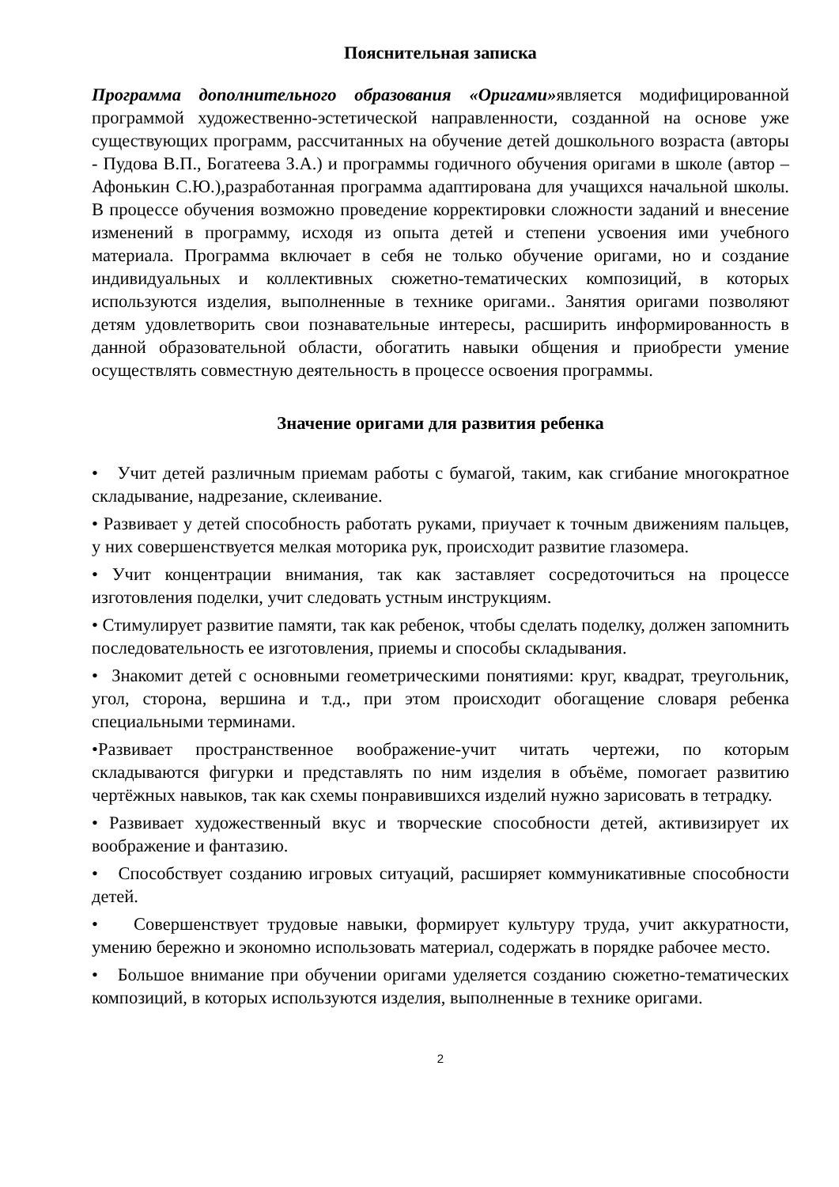Пояснительная записка
Программа дополнительного образования «Оригами»является модифицированной программой художественно-эстетической направленности, созданной на основе уже существующих программ, рассчитанных на обучение детей дошкольного возраста (авторы - Пудова В.П., Богатеева З.А.) и программы годичного обучения оригами в школе (автор – Афонькин С.Ю.),разработанная программа адаптирована для учащихся начальной школы. В процессе обучения возможно проведение корректировки сложности заданий и внесение изменений в программу, исходя из опыта детей и степени усвоения ими учебного материала. Программа включает в себя не только обучение оригами, но и создание индивидуальных и коллективных сюжетно-тематических композиций, в которых используются изделия, выполненные в технике оригами.. Занятия оригами позволяют детям удовлетворить свои познавательные интересы, расширить информированность в данной образовательной области, обогатить навыки общения и приобрести умение осуществлять совместную деятельность в процессе освоения программы.
Значение оригами для развития ребенка
• Учит детей различным приемам работы с бумагой, таким, как сгибание многократное складывание, надрезание, склеивание.
• Развивает у детей способность работать руками, приучает к точным движениям пальцев, у них совершенствуется мелкая моторика рук, происходит развитие глазомера.
• Учит концентрации внимания, так как заставляет сосредоточиться на процессе изготовления поделки, учит следовать устным инструкциям.
• Стимулирует развитие памяти, так как ребенок, чтобы сделать поделку, должен запомнить последовательность ее изготовления, приемы и способы складывания.
• Знакомит детей с основными геометрическими понятиями: круг, квадрат, треугольник, угол, сторона, вершина и т.д., при этом происходит обогащение словаря ребенка специальными терминами.
•Развивает пространственное воображение-учит читать чертежи, по которым складываются фигурки и представлять по ним изделия в объёме, помогает развитию чертёжных навыков, так как схемы понравившихся изделий нужно зарисовать в тетрадку.
• Развивает художественный вкус и творческие способности детей, активизирует их воображение и фантазию.
• Способствует созданию игровых ситуаций, расширяет коммуникативные способности детей.
• Совершенствует трудовые навыки, формирует культуру труда, учит аккуратности, умению бережно и экономно использовать материал, содержать в порядке рабочее место.
• Большое внимание при обучении оригами уделяется созданию сюжетно-тематических композиций, в которых используются изделия, выполненные в технике оригами.
2